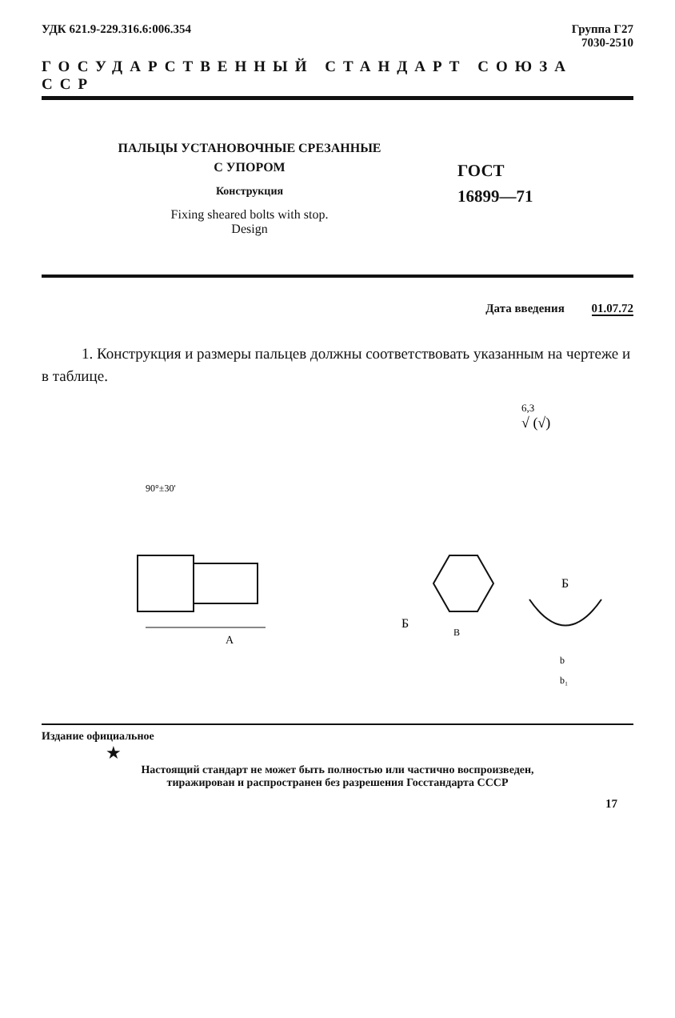УДК 621.9-229.316.6:006.354 Группа Г27
7030-2510
ГОСУДАРСТВЕННЫЙ СТАНДАРТ СОЮЗА ССР
ПАЛЬЦЫ УСТАНОВОЧНЫЕ СРЕЗАННЫЕ
С УПОРОМ
Конструкция
Fixing sheared bolts with stop.
Design
ГОСТ
16899—71
Дата введения 01.07.72
1. Конструкция и размеры пальцев должны соответствовать указанным на чертеже и в таблице.
6,3
√ (√)
90°±30'
A
Б
В
Б
b
b₁
Издание официальное
★
Настоящий стандарт не может быть полностью или частично воспроизведен,
тиражирован и распространен без разрешения Госстандарта СССР
17